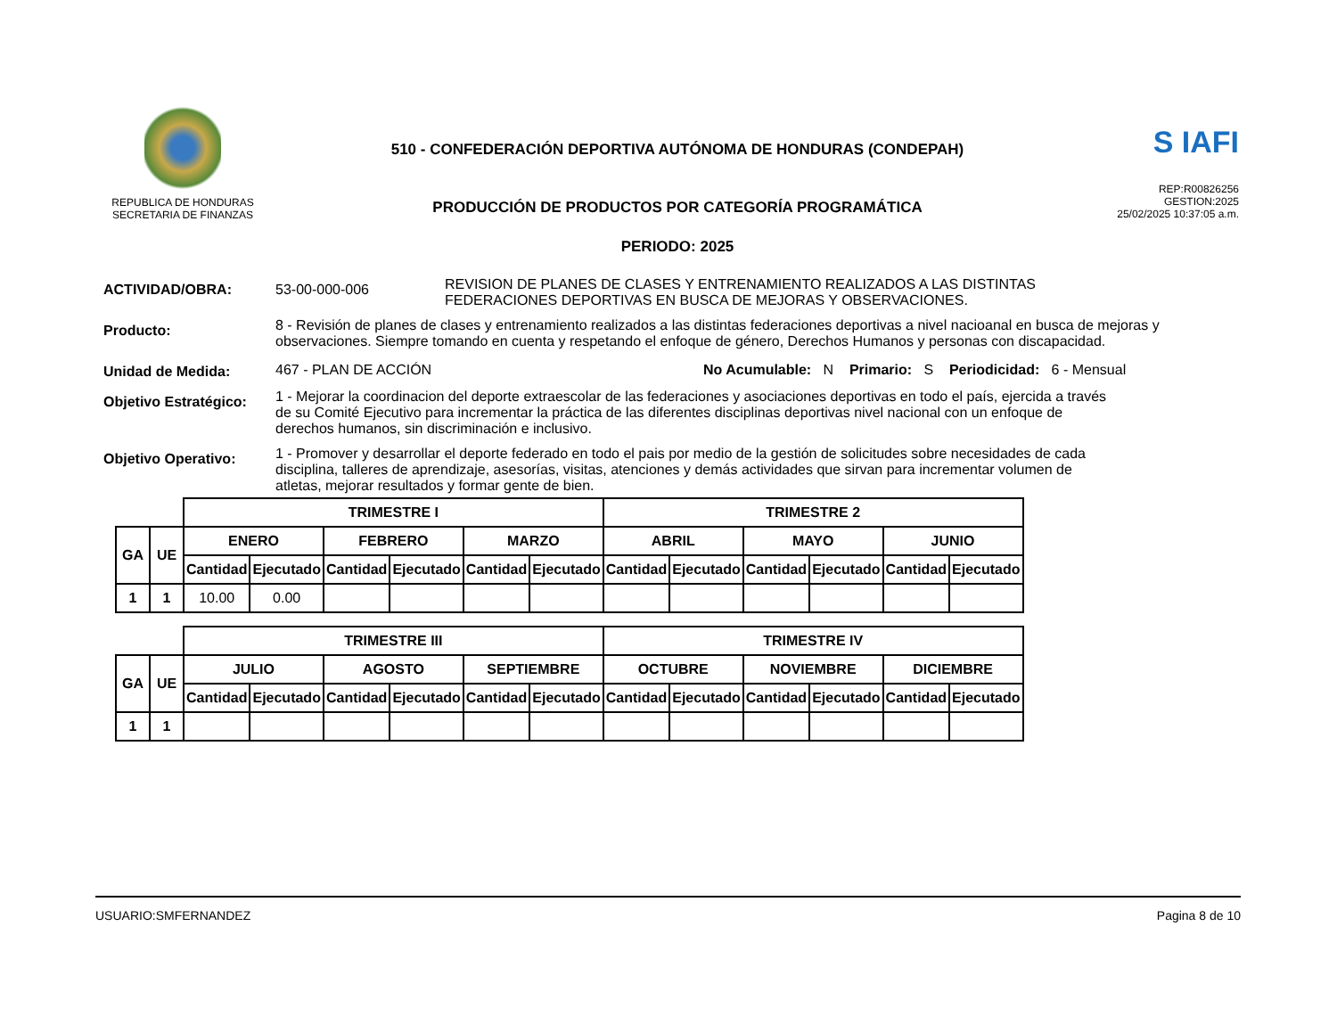REPUBLICA DE HONDURAS
SECRETARIA DE FINANZAS
510 - CONFEDERACIÓN DEPORTIVA AUTÓNOMA DE HONDURAS (CONDEPAH)
PRODUCCIÓN DE PRODUCTOS POR CATEGORÍA PROGRAMÁTICA
PERIODO: 2025
S IAFI
REP:R00826256
GESTION:2025
25/02/2025 10:37:05 a.m.
ACTIVIDAD/OBRA: 53-00-000-006
REVISION DE PLANES DE CLASES Y ENTRENAMIENTO REALIZADOS A LAS DISTINTAS
FEDERACIONES DEPORTIVAS EN BUSCA DE MEJORAS Y OBSERVACIONES.
Producto:
8 - Revisión de planes de clases y entrenamiento realizados a las distintas federaciones deportivas a nivel nacioanal en busca de mejoras y observaciones. Siempre tomando en cuenta y respetando el enfoque de género, Derechos Humanos y personas con discapacidad.
Unidad de Medida: 467 - PLAN DE ACCIÓN No Acumulable: N Primario: S Periodicidad: 6 - Mensual
Objetivo Estratégico:
1 - Mejorar la coordinacion del deporte extraescolar de las federaciones y asociaciones deportivas en todo el país, ejercida a través de su Comité Ejecutivo para incrementar la práctica de las diferentes disciplinas deportivas nivel nacional con un enfoque de derechos humanos, sin discriminación e inclusivo.
Objetivo Operativo:
1 - Promover y desarrollar el deporte federado en todo el pais por medio de la gestión de solicitudes sobre necesidades de cada disciplina, talleres de aprendizaje, asesorías, visitas, atenciones y demás actividades que sirvan para incrementar volumen de atletas, mejorar resultados y formar gente de bien.
| | | TRIMESTRE I | | | | | | TRIMESTRE 2 | | | | | |
| GA | UE | ENERO | | FEBRERO | | MARZO | | ABRIL | | MAYO | | JUNIO | |
| | | Cantidad | Ejecutado | Cantidad | Ejecutado | Cantidad | Ejecutado | Cantidad | Ejecutado | Cantidad | Ejecutado | Cantidad | Ejecutado |
| 1 | 1 | 10.00 | 0.00 | | | | | | | | | | |
| | | TRIMESTRE III | | | | | | TRIMESTRE IV | | | | | |
| GA | UE | JULIO | | AGOSTO | | SEPTIEMBRE | | OCTUBRE | | NOVIEMBRE | | DICIEMBRE | |
| | | Cantidad | Ejecutado | Cantidad | Ejecutado | Cantidad | Ejecutado | Cantidad | Ejecutado | Cantidad | Ejecutado | Cantidad | Ejecutado |
| 1 | 1 | | | | | | | | | | | | |
USUARIO:SMFERNANDEZ Pagina 8 de 10